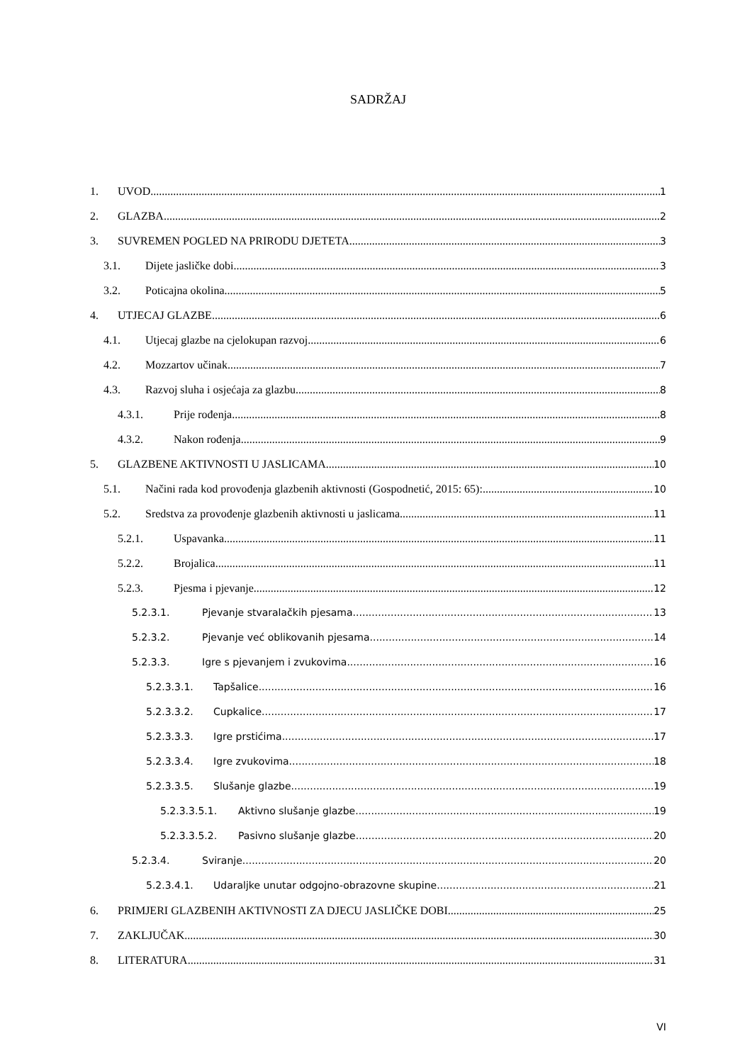SADRŽAJ
1. UVOD 1
2. GLAZBA 2
3. SUVREMEN POGLED NA PRIRODU DJETETA 3
3.1. Dijete jasličke dobi 3
3.2. Poticajna okolina 5
4. UTJECAJ GLAZBE 6
4.1. Utjecaj glazbe na cjelokupan razvoj 6
4.2. Mozzartov učinak 7
4.3. Razvoj sluha i osjećaja za glazbu 8
4.3.1. Prije rođenja 8
4.3.2. Nakon rođenja 9
5. GLAZBENE AKTIVNOSTI U JASLICAMA 10
5.1. Načini rada kod provođenja glazbenih aktivnosti (Gospodnetić, 2015: 65): 10
5.2. Sredstva za provođenje glazbenih aktivnosti u jaslicama 11
5.2.1. Uspavanka 11
5.2.2. Brojalica 11
5.2.3. Pjesma i pjevanje 12
5.2.3.1. Pjevanje stvaralačkih pjesama 13
5.2.3.2. Pjevanje već oblikovanih pjesama 14
5.2.3.3. Igre s pjevanjem i zvukovima 16
5.2.3.3.1. Tapšalice 16
5.2.3.3.2. Cupkalice 17
5.2.3.3.3. Igre prstićima 17
5.2.3.3.4. Igre zvukovima 18
5.2.3.3.5. Slušanje glazbe 19
5.2.3.3.5.1. Aktivno slušanje glazbe 19
5.2.3.3.5.2. Pasivno slušanje glazbe 20
5.2.3.4. Sviranje 20
5.2.3.4.1. Udaraljke unutar odgojno-obrazovne skupine 21
6. PRIMJERI GLAZBENIH AKTIVNOSTI ZA DJECU JASLIČKE DOBI 25
7. ZAKLJUČAK 30
8. LITERATURA 31
VI